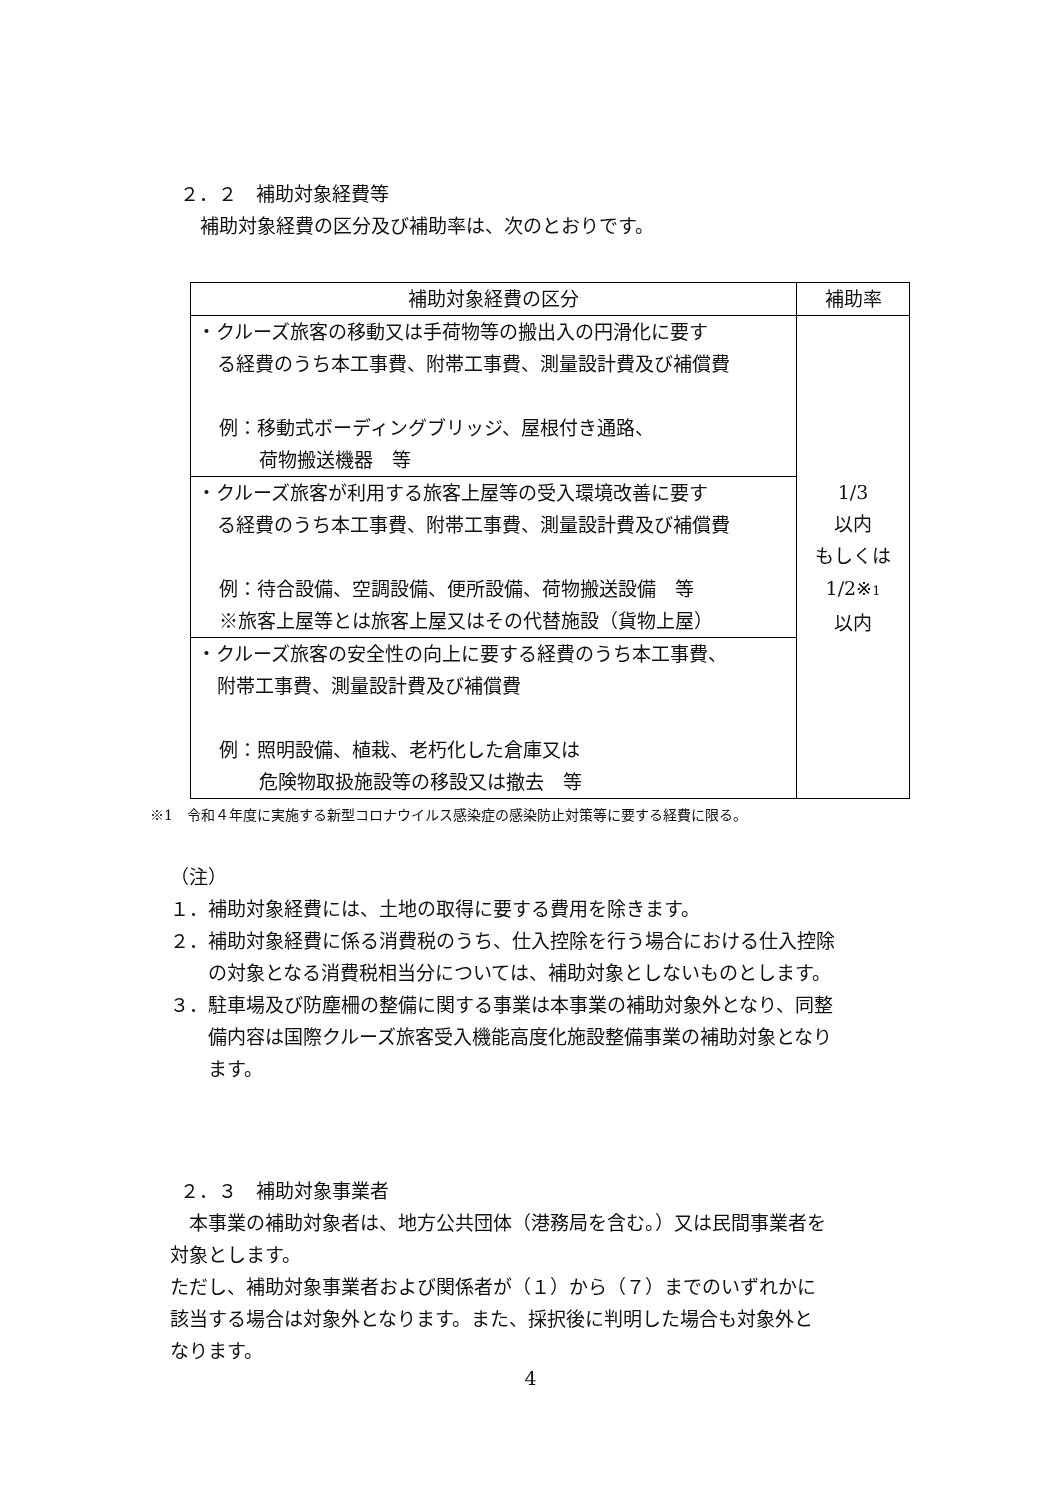２．２　補助対象経費等
補助対象経費の区分及び補助率は、次のとおりです。
| 補助対象経費の区分 | 補助率 |
| --- | --- |
| ・クルーズ旅客の移動又は手荷物等の搬出入の円滑化に要す る経費のうち本工事費、附帯工事費、測量設計費及び補償費 例：移動式ボーディングブリッジ、屋根付き通路、 荷物搬送機器 等 | 1/3 以内 もしくは 1/2※ 1 以内 |
| ・クルーズ旅客が利用する旅客上屋等の受入環境改善に要す る経費のうち本工事費、附帯工事費、測量設計費及び補償費 例：待合設備、空調設備、便所設備、荷物搬送設備 等 ※旅客上屋等とは旅客上屋又はその代替施設（貨物上屋） | |
| ・クルーズ旅客の安全性の向上に要する経費のうち本工事費、 附帯工事費、測量設計費及び補償費 例：照明設備、植栽、老朽化した倉庫又は 危険物取扱施設等の移設又は撤去 等 | |
※1　令和４年度に実施する新型コロナウイルス感染症の感染防止対策等に要する経費に限る。
（注）
１．補助対象経費には、土地の取得に要する費用を除きます。
２．補助対象経費に係る消費税のうち、仕入控除を行う場合における仕入控除
の対象となる消費税相当分については、補助対象としないものとします。
３．駐車場及び防塵柵の整備に関する事業は本事業の補助対象外となり、同整
備内容は国際クルーズ旅客受入機能高度化施設整備事業の補助対象となり
ます。
２．３　補助対象事業者
　本事業の補助対象者は、地方公共団体（港務局を含む。）又は民間事業者を
対象とします。
ただし、補助対象事業者および関係者が（１）から（７）までのいずれかに
該当する場合は対象外となります。また、採択後に判明した場合も対象外と
なります。
4